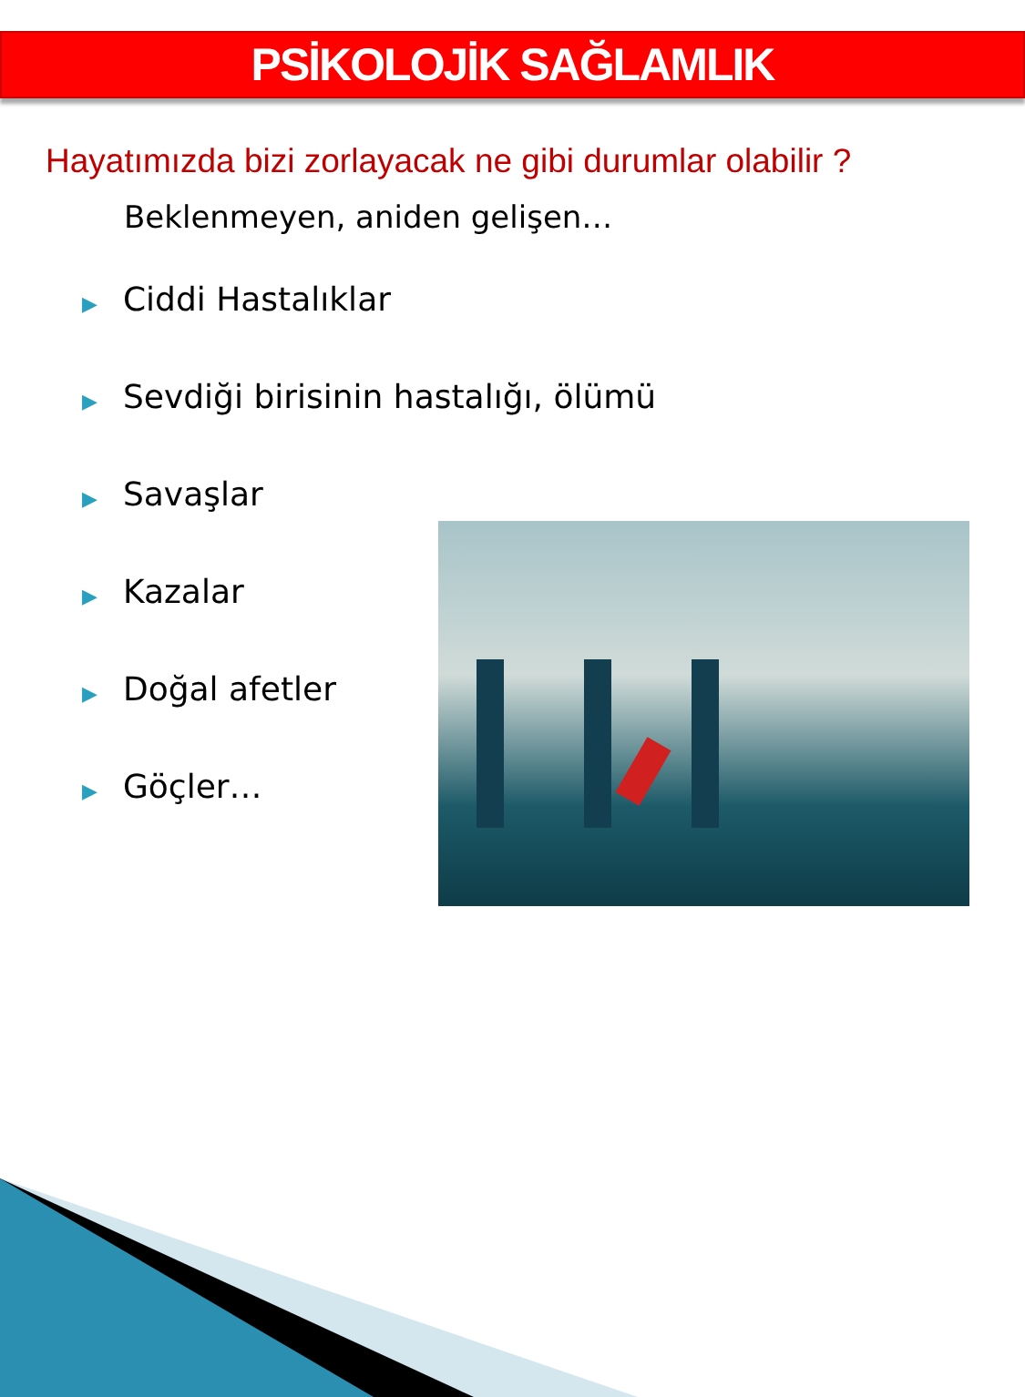PSİKOLOJİK SAĞLAMLIK
Hayatımızda bizi zorlayacak ne gibi durumlar olabilir ?
Beklenmeyen, aniden gelişen…
▶ Ciddi Hastalıklar
▶ Sevdiği birisinin hastalığı, ölümü
▶ Savaşlar
▶ Kazalar
▶ Doğal afetler
▶ Göçler…